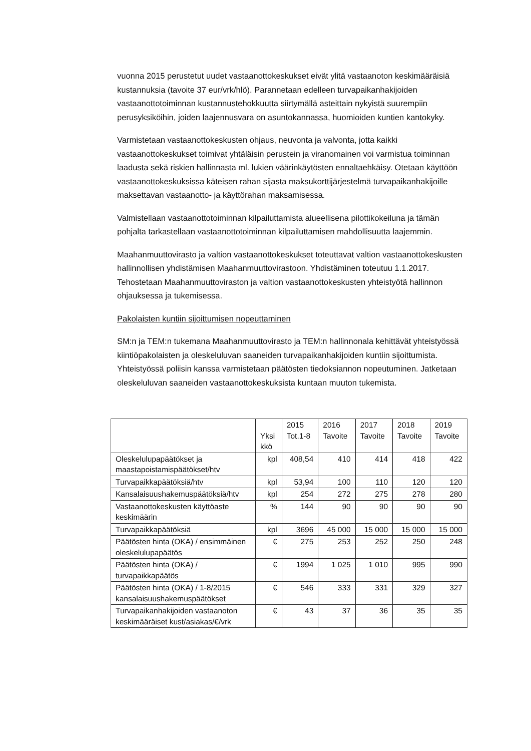vuonna 2015 perustetut uudet vastaanottokeskukset eivät ylitä vastaanoton keskimääräisiä kustannuksia (tavoite 37 eur/vrk/hlö). Parannetaan edelleen turvapaikanhakijoiden vastaanottotoiminnan kustannustehokkuutta siirtymällä asteittain nykyistä suurempiin perusyksiköihin, joiden laajennusvara on asuntokannassa, huomioiden kuntien kantokyky.
Varmistetaan vastaanottokeskusten ohjaus, neuvonta ja valvonta, jotta kaikki vastaanottokeskukset toimivat yhtäläisin perustein ja viranomainen voi varmistua toiminnan laadusta sekä riskien hallinnasta ml. lukien väärinkäytösten ennaltaehkäisy. Otetaan käyttöön vastaanottokeskuksissa käteisen rahan sijasta maksukorttijärjestelmä turvapaikanhakijoille maksettavan vastaanotto- ja käyttörahan maksamisessa.
Valmistellaan vastaanottotoiminnan kilpailuttamista alueellisena pilottikokeiluna ja tämän pohjalta tarkastellaan vastaanottotoiminnan kilpailuttamisen mahdollisuutta laajemmin.
Maahanmuuttovirasto ja valtion vastaanottokeskukset toteuttavat valtion vastaanottokeskusten hallinnollisen yhdistämisen Maahanmuuttovirastoon. Yhdistäminen toteutuu 1.1.2017. Tehostetaan Maahanmuuttoviraston ja valtion vastaanottokeskusten yhteistyötä hallinnon ohjauksessa ja tukemisessa.
Pakolaisten kuntiin sijoittumisen nopeuttaminen
SM:n ja TEM:n tukemana Maahanmuuttovirasto ja TEM:n hallinnonala kehittävät yhteistyössä kiintiöpakolaisten ja oleskeluluvan saaneiden turvapaikanhakijoiden kuntiin sijoittumista. Yhteistyössä poliisin kanssa varmistetaan päätösten tiedoksiannon nopeutuminen. Jatketaan oleskeluluvan saaneiden vastaanottokeskuksista kuntaan muuton tukemista.
| | Yksi kkö | 2015 Tot.1-8 | 2016 Tavoite | 2017 Tavoite | 2018 Tavoite | 2019 Tavoite |
| --- | --- | --- | --- | --- | --- | --- |
| Oleskelulupapäätökset ja maastapoistamispäätökset/htv | kpl | 408,54 | 410 | 414 | 418 | 422 |
| Turvapaikkapäätöksiä/htv | kpl | 53,94 | 100 | 110 | 120 | 120 |
| Kansalaisuushakemuspäätöksiä/htv | kpl | 254 | 272 | 275 | 278 | 280 |
| Vastaanottokeskusten käyttöaste keskimäärin | % | 144 | 90 | 90 | 90 | 90 |
| Turvapaikkapäätöksiä | kpl | 3696 | 45 000 | 15 000 | 15 000 | 15 000 |
| Päätösten hinta (OKA) / ensimmäinen oleskelulupapäätös | € | 275 | 253 | 252 | 250 | 248 |
| Päätösten hinta (OKA) / turvapaikkapäätös | € | 1994 | 1 025 | 1 010 | 995 | 990 |
| Päätösten hinta (OKA) / 1-8/2015 kansalaisuushakemuspäätökset | € | 546 | 333 | 331 | 329 | 327 |
| Turvapaikanhakijoiden vastaanoton keskimääräiset kust/asiakas/€/vrk | € | 43 | 37 | 36 | 35 | 35 |